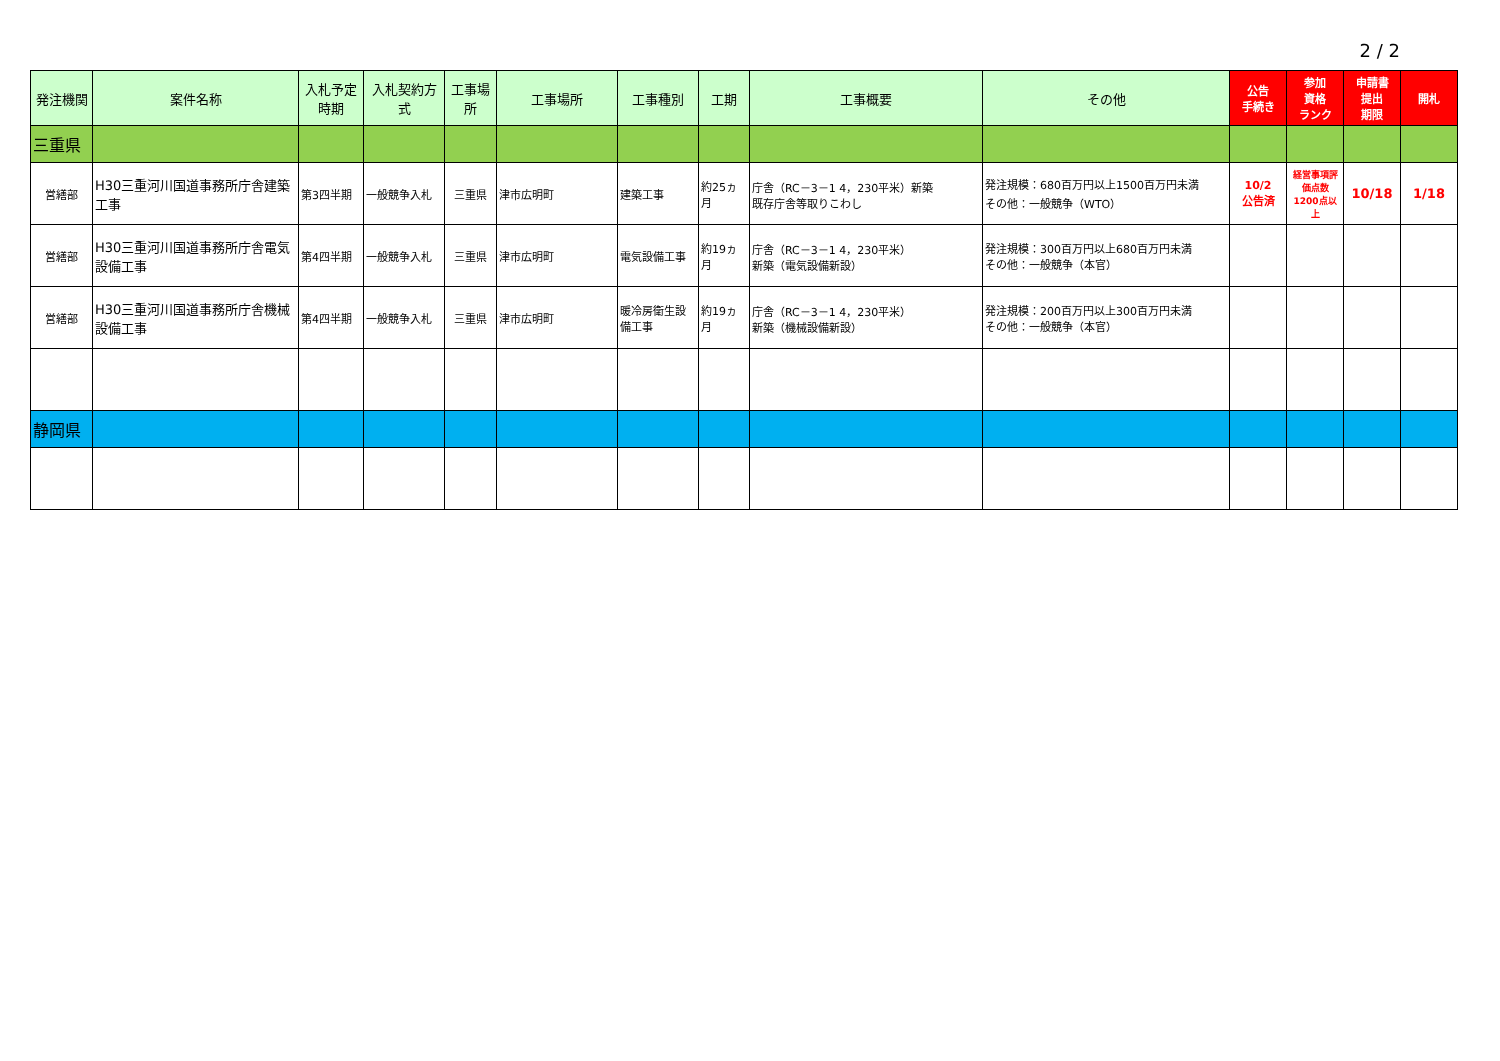2 / 2
| 発注機関 | 案件名称 | 入札予定時期 | 入札契約方式 | 工事場所 | 工事場所 | 工事種別 | 工期 | 工事概要 | その他 | 公告 手続き | 参加 資格 ランク | 申請書 提出 期限 | 開札 |
| --- | --- | --- | --- | --- | --- | --- | --- | --- | --- | --- | --- | --- | --- |
| 三重県 | | | | | | | | | | | | | |
| 営繕部 | H30三重河川国道事務所庁舎建築工事 | 第3四半期 | 一般競争入札 | 三重県 | 津市広明町 | 建築工事 | 約25ヵ月 | 庁舎（RC－3－1 4，230平米）新築 既存庁舎等取りこわし | 発注規模：680百万円以上1500百万円未満 その他：一般競争（WTO） | 10/2 公告済 | 経営事項評価点数1200点以上 | 10/18 | 1/18 |
| 営繕部 | H30三重河川国道事務所庁舎電気設備工事 | 第4四半期 | 一般競争入札 | 三重県 | 津市広明町 | 電気設備工事 | 約19ヵ月 | 庁舎（RC－3－1 4，230平米） 新築（電気設備新設） | 発注規模：300百万円以上680百万円未満 その他：一般競争（本官） | | | | |
| 営繕部 | H30三重河川国道事務所庁舎機械設備工事 | 第4四半期 | 一般競争入札 | 三重県 | 津市広明町 | 暖冷房衛生設備工事 | 約19ヵ月 | 庁舎（RC－3－1 4，230平米） 新築（機械設備新設） | 発注規模：200百万円以上300百万円未満 その他：一般競争（本官） | | | | |
| 静岡県 | | | | | | | | | | | | | |